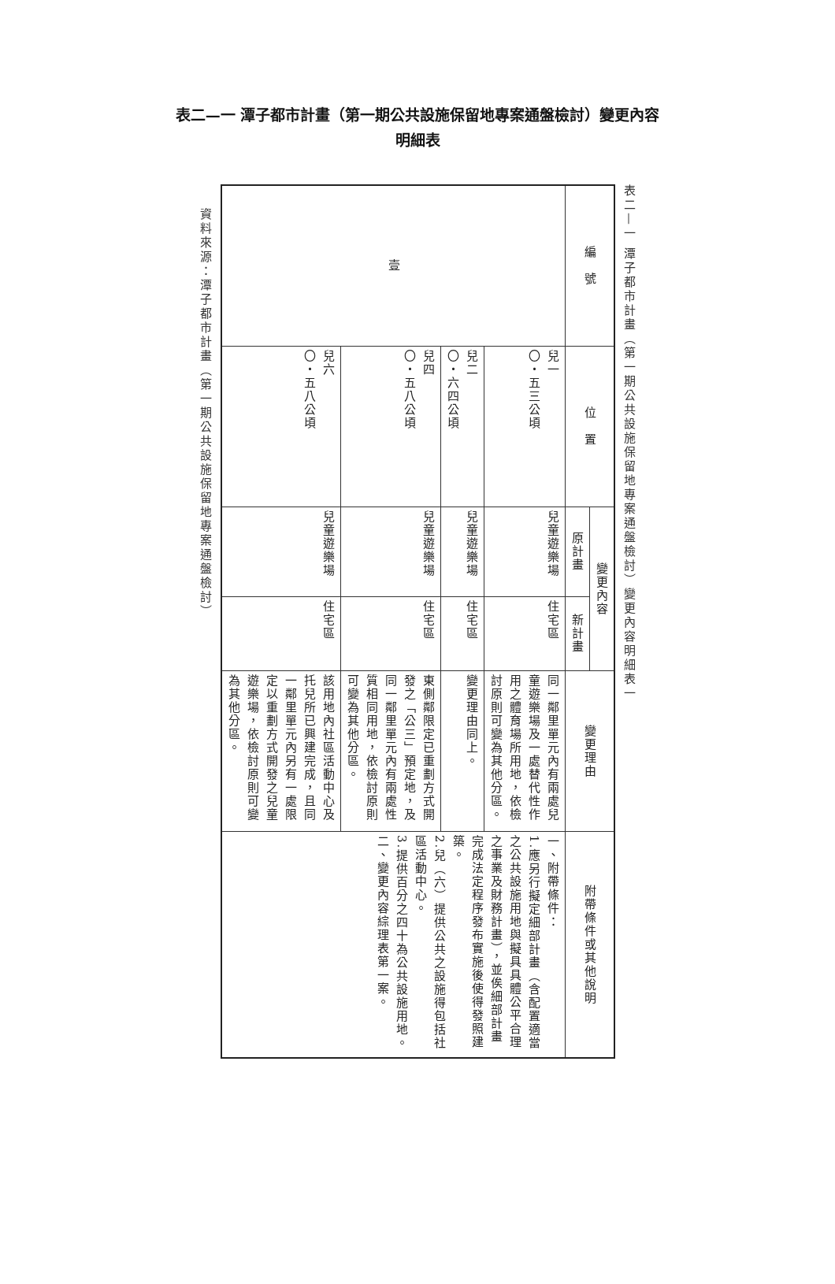表二—一 潭子都市計畫（第一期公共設施保留地專案通盤檢討）變更內容
明細表
表二—一 潭子都市計畫（第一期公共設施保留地專案通盤檢討）變更內容明細表一
| 編 號 | 位 置 | 變更內容 | | 變更理由 | 附帶條件或其他說明 |
| --- | --- | --- | --- | --- | --- |
| | | 原計畫 | 新計畫 | | |
| 壹 | 兒一 〇・五三公頃 | 兒童遊樂場 | 住宅區 | 同一鄰里單元內有兩處兒童遊樂場及一處替代性作用之體育場所用地，依檢討原則可變為其他分區。 | 一、附帶條件： 1.應另行擬定細部計畫（含配置適當之公共設施用地與擬具具體公平合理之事業及財務計畫），並俟細部計畫完成法定程序發布實施後使得發照建築。 2.兒（六）提供公共之設施得包括社區活動中心。 3.提供百分之四十為公共設施用地。 二、變更內容綜理表第一案。 |
| | 兒二 〇・六四公頃 | 兒童遊樂場 | 住宅區 | 變更理由同上。 | |
| | 兒四 〇・五八公頃 | 兒童遊樂場 | 住宅區 | 東側鄰限定已重劃方式開發之「公三」預定地，及同一鄰里單元內有兩處性質相同用地，依檢討原則可變為其他分區。 | |
| | 兒六 〇・五八公頃 | 兒童遊樂場 | 住宅區 | 該用地內社區活動中心及托兒所已興建完成，且同一鄰里單元內另有一處限定以重劃方式開發之兒童遊樂場，依檢討原則可變為其他分區。 | |
資料來源：潭子都市計畫（第一期公共設施保留地專案通盤檢討）